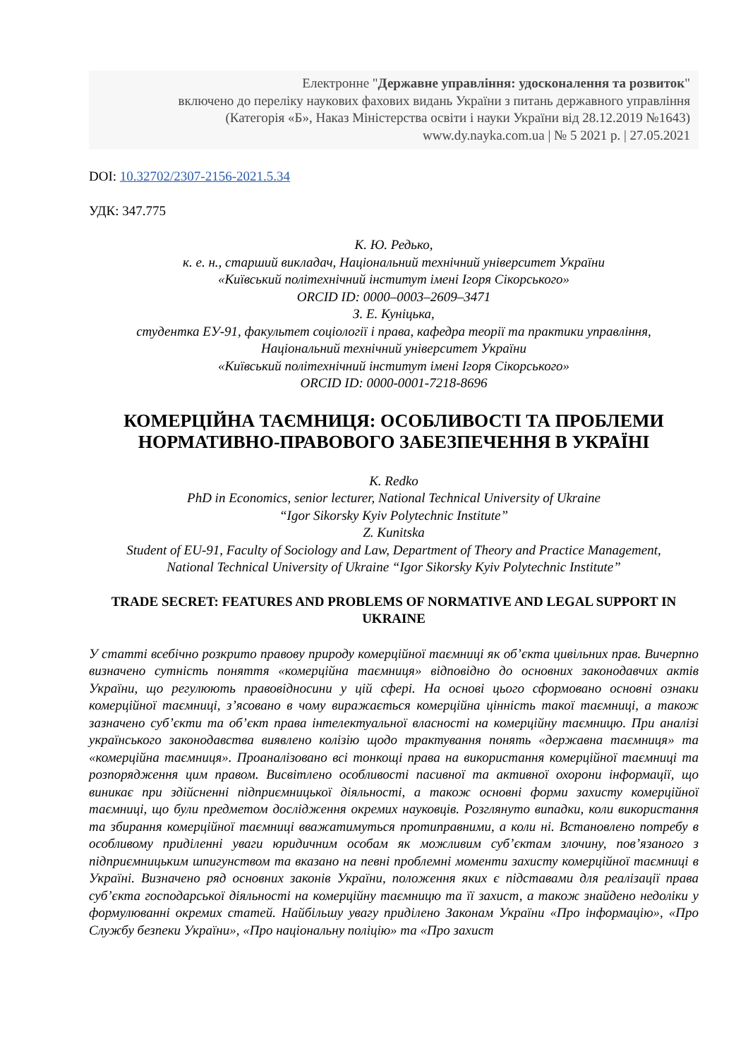Електронне "Державне управління: удосконалення та розвиток"
включено до переліку наукових фахових видань України з питань державного управління
(Категорія «Б», Наказ Міністерства освіти і науки України від 28.12.2019 №1643)
www.dy.nayka.com.ua | № 5 2021 р. | 27.05.2021
DOI: 10.32702/2307-2156-2021.5.34
УДК: 347.775
К. Ю. Редько,
к. е. н., старший викладач, Національний технічний університет України
«Київський політехнічний інститут імені Ігоря Сікорського»
ORCID ID: 0000–0003–2609–3471
З. Е. Куніцька,
студентка ЕУ-91, факультет соціології і права, кафедра теорії та практики управління,
Національний технічний університет України
«Київський політехнічний інститут імені Ігоря Сікорського»
ORCID ID: 0000-0001-7218-8696
КОМЕРЦІЙНА ТАЄМНИЦЯ: ОСОБЛИВОСТІ ТА ПРОБЛЕМИ НОРМАТИВНО-ПРАВОВОГО ЗАБЕЗПЕЧЕННЯ В УКРАЇНІ
K. Redko
PhD in Economics, senior lecturer, National Technical University of Ukraine
“Igor Sikorsky Kyiv Polytechnic Institute”
Z. Kunitska
Student of EU-91, Faculty of Sociology and Law, Department of Theory and Practice Management,
National Technical University of Ukraine “Igor Sikorsky Kyiv Polytechnic Institute”
TRADE SECRET: FEATURES AND PROBLEMS OF NORMATIVE AND LEGAL SUPPORT IN UKRAINE
У статті всебічно розкрито правову природу комерційної таємниці як об’єкта цивільних прав. Вичерпно визначено сутність поняття «комерційна таємниця» відповідно до основних законодавчих актів України, що регулюють правовідносини у цій сфері. На основі цього сформовано основні ознаки комерційної таємниці, з’ясовано в чому виражається комерційна цінність такої таємниці, а також зазначено суб’єкти та об’єкт права інтелектуальної власності на комерційну таємницю. При аналізі українського законодавства виявлено колізію щодо трактування понять «державна таємниця» та «комерційна таємниця». Проаналізовано всі тонкощі права на використання комерційної таємниці та розпорядження цим правом. Висвітлено особливості пасивної та активної охорони інформації, що виникає при здійсненні підприємницької діяльності, а також основні форми захисту комерційної таємниці, що були предметом дослідження окремих науковців. Розглянуто випадки, коли використання та збирання комерційної таємниці вважатимуться протиправними, а коли ні. Встановлено потребу в особливому приділенні уваги юридичним особам як можливим суб’єктам злочину, пов’язаного з підприємницьким шпигунством та вказано на певні проблемні моменти захисту комерційної таємниці в Україні. Визначено ряд основних законів України, положення яких є підставами для реалізації права суб’єкта господарської діяльності на комерційну таємницю та її захист, а також знайдено недоліки у формулюванні окремих статей. Найбільшу увагу приділено Законам України «Про інформацію», «Про Службу безпеки України», «Про національну поліцію» та «Про захист